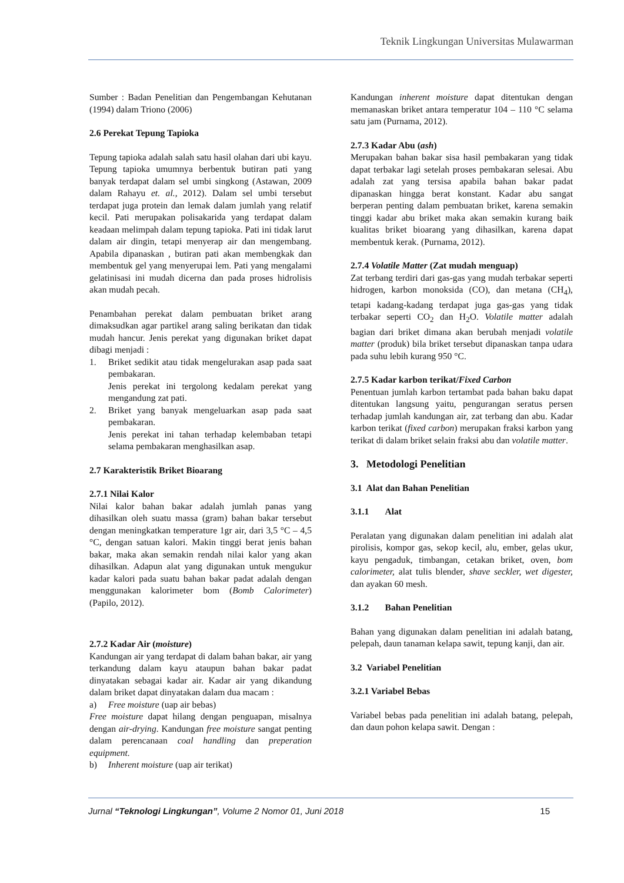Teknik Lingkungan Universitas Mulawarman
Sumber : Badan Penelitian dan Pengembangan Kehutanan (1994) dalam Triono (2006)
2.6 Perekat Tepung Tapioka
Tepung tapioka adalah salah satu hasil olahan dari ubi kayu. Tepung tapioka umumnya berbentuk butiran pati yang banyak terdapat dalam sel umbi singkong (Astawan, 2009 dalam Rahayu et. al., 2012). Dalam sel umbi tersebut terdapat juga protein dan lemak dalam jumlah yang relatif kecil. Pati merupakan polisakarida yang terdapat dalam keadaan melimpah dalam tepung tapioka. Pati ini tidak larut dalam air dingin, tetapi menyerap air dan mengembang. Apabila dipanaskan , butiran pati akan membengkak dan membentuk gel yang menyerupai lem. Pati yang mengalami gelatinisasi ini mudah dicerna dan pada proses hidrolisis akan mudah pecah.
Penambahan perekat dalam pembuatan briket arang dimaksudkan agar partikel arang saling berikatan dan tidak mudah hancur. Jenis perekat yang digunakan briket dapat dibagi menjadi :
1. Briket sedikit atau tidak mengelurakan asap pada saat pembakaran.
Jenis perekat ini tergolong kedalam perekat yang mengandung zat pati.
2. Briket yang banyak mengeluarkan asap pada saat pembakaran.
Jenis perekat ini tahan terhadap kelembaban tetapi selama pembakaran menghasilkan asap.
2.7 Karakteristik Briket Bioarang
2.7.1 Nilai Kalor
Nilai kalor bahan bakar adalah jumlah panas yang dihasilkan oleh suatu massa (gram) bahan bakar tersebut dengan meningkatkan temperature 1gr air, dari 3,5 °C – 4,5 °C, dengan satuan kalori. Makin tinggi berat jenis bahan bakar, maka akan semakin rendah nilai kalor yang akan dihasilkan. Adapun alat yang digunakan untuk mengukur kadar kalori pada suatu bahan bakar padat adalah dengan menggunakan kalorimeter bom (Bomb Calorimeter) (Papilo, 2012).
2.7.2 Kadar Air (moisture)
Kandungan air yang terdapat di dalam bahan bakar, air yang terkandung dalam kayu ataupun bahan bakar padat dinyatakan sebagai kadar air. Kadar air yang dikandung dalam briket dapat dinyatakan dalam dua macam :
a) Free moisture (uap air bebas)
Free moisture dapat hilang dengan penguapan, misalnya dengan air-drying. Kandungan free moisture sangat penting dalam perencanaan coal handling dan preperation equipment.
b) Inherent moisture (uap air terikat)
Kandungan inherent moisture dapat ditentukan dengan memanaskan briket antara temperatur 104 – 110 °C selama satu jam (Purnama, 2012).
2.7.3 Kadar Abu (ash)
Merupakan bahan bakar sisa hasil pembakaran yang tidak dapat terbakar lagi setelah proses pembakaran selesai. Abu adalah zat yang tersisa apabila bahan bakar padat dipanaskan hingga berat konstant. Kadar abu sangat berperan penting dalam pembuatan briket, karena semakin tinggi kadar abu briket maka akan semakin kurang baik kualitas briket bioarang yang dihasilkan, karena dapat membentuk kerak. (Purnama, 2012).
2.7.4 Volatile Matter (Zat mudah menguap)
Zat terbang terdiri dari gas-gas yang mudah terbakar seperti hidrogen, karbon monoksida (CO), dan metana (CH<sub>4</sub>), tetapi kadang-kadang terdapat juga gas-gas yang tidak terbakar seperti CO<sub>2</sub> dan H<sub>2</sub>O. Volatile matter adalah bagian dari briket dimana akan berubah menjadi volatile matter (produk) bila briket tersebut dipanaskan tanpa udara pada suhu lebih kurang 950 °C.
2.7.5 Kadar karbon terikat/Fixed Carbon
Penentuan jumlah karbon tertambat pada bahan baku dapat ditentukan langsung yaitu, pengurangan seratus persen terhadap jumlah kandungan air, zat terbang dan abu. Kadar karbon terikat (fixed carbon) merupakan fraksi karbon yang terikat di dalam briket selain fraksi abu dan volatile matter.
3. Metodologi Penelitian
3.1 Alat dan Bahan Penelitian
3.1.1 Alat
Peralatan yang digunakan dalam penelitian ini adalah alat pirolisis, kompor gas, sekop kecil, alu, ember, gelas ukur, kayu pengaduk, timbangan, cetakan briket, oven, bom calorimeter, alat tulis blender, shave seckler, wet digester, dan ayakan 60 mesh.
3.1.2 Bahan Penelitian
Bahan yang digunakan dalam penelitian ini adalah batang, pelepah, daun tanaman kelapa sawit, tepung kanji, dan air.
3.2 Variabel Penelitian
3.2.1 Variabel Bebas
Variabel bebas pada penelitian ini adalah batang, pelepah, dan daun pohon kelapa sawit. Dengan :
Jurnal “Teknologi Lingkungan”, Volume 2 Nomor 01, Juni 2018 15